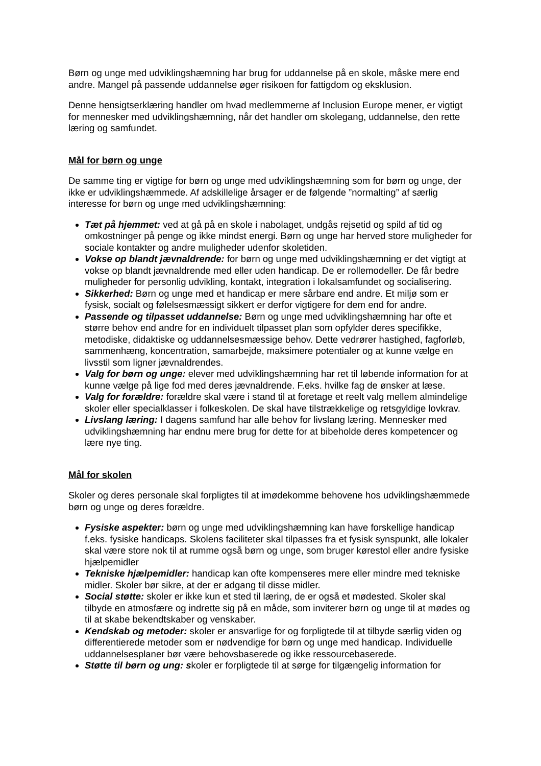Børn og unge med udviklingshæmning har brug for uddannelse på en skole, måske mere end andre. Mangel på passende uddannelse øger risikoen for fattigdom og eksklusion.
Denne hensigtserklæring handler om hvad medlemmerne af Inclusion Europe mener, er vigtigt for mennesker med udviklingshæmning, når det handler om skolegang, uddannelse, den rette læring og samfundet.
Mål for børn og unge
De samme ting er vigtige for børn og unge med udviklingshæmning som for børn og unge, der ikke er udviklingshæmmede. Af adskillelige årsager er de følgende ”normalting” af særlig interesse for børn og unge med udviklingshæmning:
Tæt på hjemmet: ved at gå på en skole i nabolaget, undgås rejsetid og spild af tid og omkostninger på penge og ikke mindst energi. Børn og unge har herved store muligheder for sociale kontakter og andre muligheder udenfor skoletiden.
Vokse op blandt jævnaldrende: for børn og unge med udviklingshæmning er det vigtigt at vokse op blandt jævnaldrende med eller uden handicap. De er rollemodeller. De får bedre muligheder for personlig udvikling, kontakt, integration i lokalsamfundet og socialisering.
Sikkerhed: Børn og unge med et handicap er mere sårbare end andre. Et miljø som er fysisk, socialt og følelsesmæssigt sikkert er derfor vigtigere for dem end for andre.
Passende og tilpasset uddannelse: Børn og unge med udviklingshæmning har ofte et større behov end andre for en individuelt tilpasset plan som opfylder deres specifikke, metodiske, didaktiske og uddannelsesmæssige behov. Dette vedrører hastighed, fagforløb, sammenhæng, koncentration, samarbejde, maksimere potentialer og at kunne vælge en livsstil som ligner jævnaldrendes.
Valg for børn og unge: elever med udviklingshæmning har ret til løbende information for at kunne vælge på lige fod med deres jævnaldrende. F.eks. hvilke fag de ønsker at læse.
Valg for forældre: forældre skal være i stand til at foretage et reelt valg mellem almindelige skoler eller specialklasser i folkeskolen. De skal have tilstrækkelige og retsgyldige lovkrav.
Livslang læring: I dagens samfund har alle behov for livslang læring. Mennesker med udviklingshæmning har endnu mere brug for dette for at bibeholde deres kompetencer og lære nye ting.
Mål for skolen
Skoler og deres personale skal forpligtes til at imødekomme behovene hos udviklingshæmmede børn og unge og deres forældre.
Fysiske aspekter: børn og unge med udviklingshæmning kan have forskellige handicap f.eks. fysiske handicaps. Skolens faciliteter skal tilpasses fra et fysisk synspunkt, alle lokaler skal være store nok til at rumme også børn og unge, som bruger kørestol eller andre fysiske hjælpemidler
Tekniske hjælpemidler: handicap kan ofte kompenseres mere eller mindre med tekniske midler. Skoler bør sikre, at der er adgang til disse midler.
Social støtte: skoler er ikke kun et sted til læring, de er også et mødested. Skoler skal tilbyde en atmosfære og indrette sig på en måde, som inviterer børn og unge til at mødes og til at skabe bekendtskaber og venskaber.
Kendskab og metoder: skoler er ansvarlige for og forpligtede til at tilbyde særlig viden og differentierede metoder som er nødvendige for børn og unge med handicap. Individuelle uddannelsesplaner bør være behovsbaserede og ikke ressourcebaserede.
Støtte til børn og ung: skoler er forpligtede til at sørge for tilgængelig information for